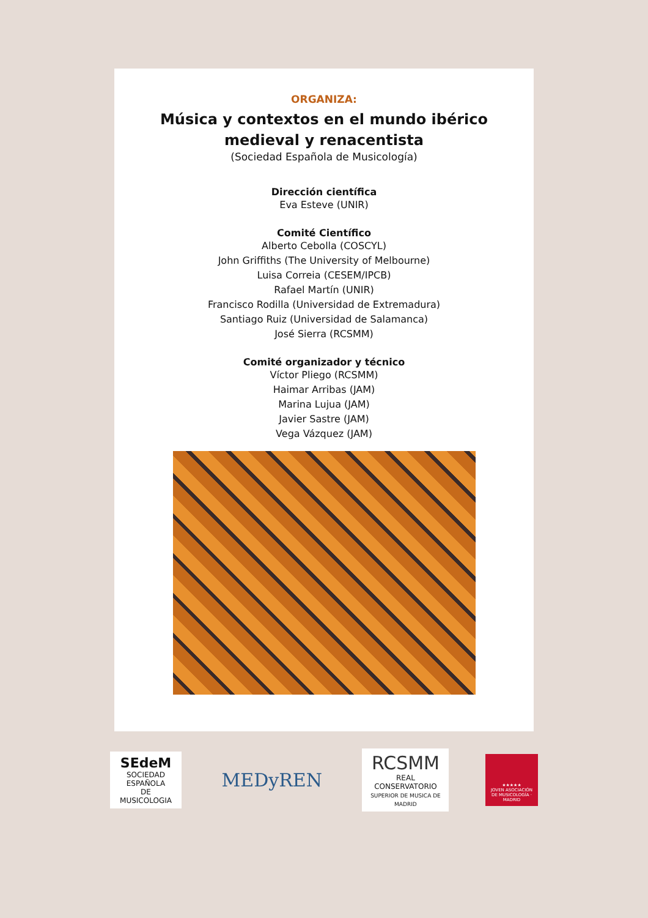ORGANIZA:
Música y contextos en el mundo ibérico
medieval y renacentista
(Sociedad Española de Musicología)
Dirección científica
Eva Esteve (UNIR)
Comité Científico
Alberto Cebolla (COSCYL)
John Griffiths (The University of Melbourne)
Luisa Correia (CESEM/IPCB)
Rafael Martín (UNIR)
Francisco Rodilla (Universidad de Extremadura)
Santiago Ruiz (Universidad de Salamanca)
José Sierra (RCSMM)
Comité organizador y técnico
Víctor Pliego (RCSMM)
Haimar Arribas (JAM)
Marina Lujua (JAM)
Javier Sastre (JAM)
Vega Vázquez (JAM)
SEdeM
SOCIEDAD ESPAÑOLA
DE MUSICOLOGIA
MEDyREN
RCSMM
REAL CONSERVATORIO
SUPERIOR DE MUSICA DE MADRID
★★★★★
JOVEN ASOCIACIÓN DE MUSICOLOGÍA · MADRID